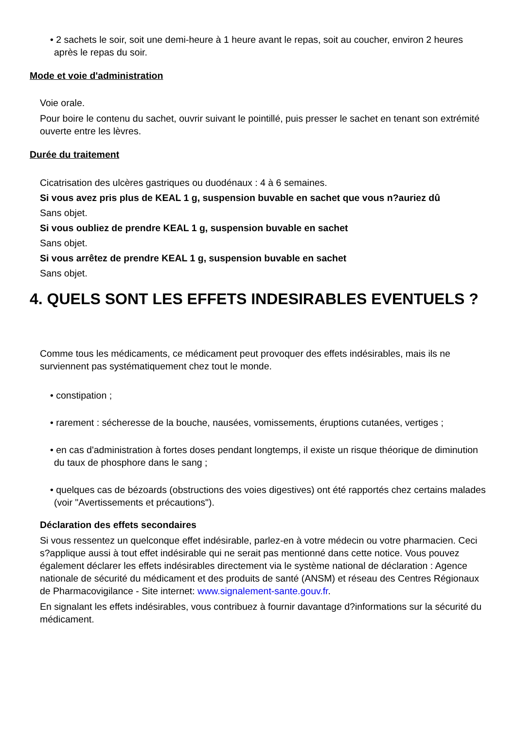• 2 sachets le soir, soit une demi-heure à 1 heure avant le repas, soit au coucher, environ 2 heures après le repas du soir.
Mode et voie d'administration
Voie orale.
Pour boire le contenu du sachet, ouvrir suivant le pointillé, puis presser le sachet en tenant son extrémité ouverte entre les lèvres.
Durée du traitement
Cicatrisation des ulcères gastriques ou duodénaux : 4 à 6 semaines.
Si vous avez pris plus de KEAL 1 g, suspension buvable en sachet que vous n?auriez dû
Sans objet.
Si vous oubliez de prendre KEAL 1 g, suspension buvable en sachet
Sans objet.
Si vous arrêtez de prendre KEAL 1 g, suspension buvable en sachet
Sans objet.
4. QUELS SONT LES EFFETS INDESIRABLES EVENTUELS ?
Comme tous les médicaments, ce médicament peut provoquer des effets indésirables, mais ils ne surviennent pas systématiquement chez tout le monde.
• constipation ;
• rarement : sécheresse de la bouche, nausées, vomissements, éruptions cutanées, vertiges ;
• en cas d'administration à fortes doses pendant longtemps, il existe un risque théorique de diminution du taux de phosphore dans le sang ;
• quelques cas de bézoards (obstructions des voies digestives) ont été rapportés chez certains malades (voir "Avertissements et précautions").
Déclaration des effets secondaires
Si vous ressentez un quelconque effet indésirable, parlez-en à votre médecin ou votre pharmacien. Ceci s?applique aussi à tout effet indésirable qui ne serait pas mentionné dans cette notice. Vous pouvez également déclarer les effets indésirables directement via le système national de déclaration : Agence nationale de sécurité du médicament et des produits de santé (ANSM) et réseau des Centres Régionaux de Pharmacovigilance - Site internet: www.signalement-sante.gouv.fr.
En signalant les effets indésirables, vous contribuez à fournir davantage d?informations sur la sécurité du médicament.